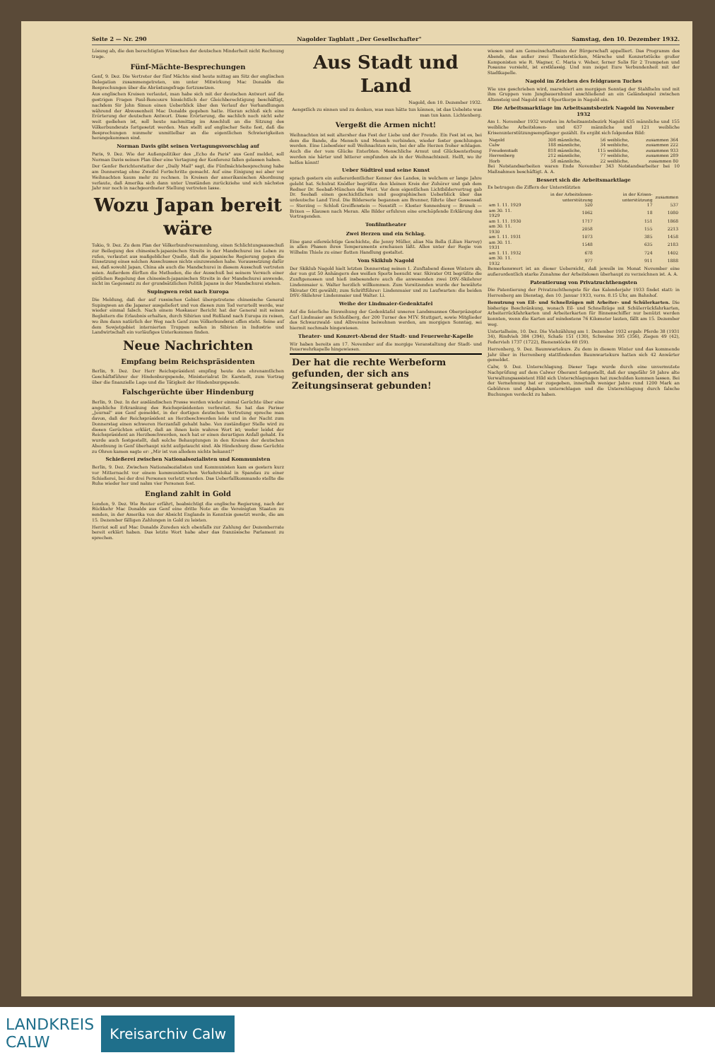Seite 2 — Nr. 290 Nagolder Tagblatt „Der Gesellschafter" Samstag, den 10. Dezember 1932.
Lösung ab, die den berechtigten Wünschen der deutschen Minderheit nicht Rechnung trage.
Fünf-Mächte-Besprechungen
Genf, 9. Dez. Die Vertreter der fünf Mächte sind heute mittag am Sitz der englischen Delegation zusammengetreten, um unter Mitwirkung Mac Donalds die Besprechungen über die Abrüstungsfrage fortzusetzen.
Aus englischen Kreisen verlautet, man habe sich mit der deutschen Antwort auf die gestrigen Fragen Paul-Boncours hinsichtlich der Gleichberechtigung beschäftigt, nachdem Sir John Simon einen Ueberblick über den Verlauf der Verhandlungen während der Abwesenheit Mac Donalds gegeben hatte. Hieran schloß sich eine Erörterung der deutschen Antwort. Diese Erörterung, die sachlich noch nicht sehr weit gediehen ist, soll heute nachmittag im Anschluß an die Sitzung des Völkerbundsrats fortgesetzt werden. Man stellt auf englischer Seite fest, daß die Besprechungen nunmehr unmittelbar an die eigentlichen Schwierigkeiten herangekommen sind.
Norman Davis gibt seinen Vertagungsvorschlag auf
Paris, 9. Dez. Wie der Außenpolitiker des „Echo de Paris" aus Genf meldet, soll Norman Davis seinen Plan über eine Vertagung der Konferenz fallen gelassen haben.
Der Genfer Berichterstatter der „Daily Mail" sagt, die Fünfmächtebesprechung habe am Donnerstag ohne Zweifel Fortschritte gemacht. Auf eine Einigung sei aber vor Weihnachten kaum mehr zu rechnen. In Kreisen der amerikanischen Abordnung verlaute, daß Amerika sich dann unter Umständen zurückziehe und sich nächstes Jahr nur noch in nachgeordneter Stellung vertreten lasse.
Wozu Japan bereit wäre
Tokio, 9. Dez. Zu dem Plan der Völkerbundversammlung, einen Schlichtungsausschuß zur Beilegung des chinesisch-japanischen Streits in der Mandschurei ins Leben zu rufen, verlautet aus maßgeblicher Quelle, daß die japanische Regierung gegen die Einsetzung eines solchen Ausschusses nichts einzuwenden habe. Voraussetzung dafür sei, daß sowohl Japan, China als auch die Mandschurei in diesem Ausschuß vertreten seien. Außerdem dürften die Methoden, die der Ausschuß bei seinem Versuch einer gütlichen Regelung des chinesisch-japanischen Streits in der Mandschurei anwende, nicht im Gegensatz zu der grundsätzlichen Politik Japans in der Mandschurei stehen.
Supingwen reist nach Europa
Die Meldung, daß der auf russisches Gebiet übergetretene chinesische General Supingwen an die Japaner ausgeliefert und von diesen zum Tod verurteilt werde, war wieder einmal falsch. Nach einem Moskauer Bericht hat der General mit seinen Begleitern die Erlaubnis erhalten, durch Sibirien und Rußland nach Europa zu reisen, wo ihm dann natürlich der Weg nach Genf zum Völkerbundsrat offen steht. Seine auf dem Sowjetgebiet internierten Truppen sollen in Sibirien in Industrie und Landwirtschaft ein vorläufiges Unterkommen finden.
Neue Nachrichten
Empfang beim Reichspräsidenten
Berlin, 9. Dez. Der Herr Reichspräsident empfing heute den ehrenamtlichen Geschäftsführer der Hindenburgspende, Ministerialrat Dr. Karstedt, zum Vortrag über die finanzielle Lage und die Tätigkeit der Hindenburgspende.
Falschgerüchte über Hindenburg
Berlin, 9. Dez. In der ausländischen Presse werden wieder einmal Gerüchte über eine angebliche Erkrankung des Reichspräsidenten verbreitet. So hat das Pariser „Journal" aus Genf gemeldet, in der dortigen deutschen Vertretung spreche man davon, daß der Reichspräsident an Herzbeschwerden leide und in der Nacht zum Donnerstag einen schweren Herzanfall gehabt habe. Von zuständiger Stelle wird zu diesen Gerüchten erklärt, daß an ihnen kein wahres Wort ist; weder leidet der Reichspräsident an Herzbeschwerden, noch hat er einen derartigen Anfall gehabt. Es wurde auch festgestellt, daß solche Behauptungen in den Kreisen der deutschen Abordnung in Genf überhaupt nicht aufgetaucht sind. Als Hindenburg diese Gerüchte zu Ohren kamen sagte er: „Mir ist von alledem nichts bekannt!"
Schießerei zwischen Nationalsozialisten und Kommunisten
Berlin, 9. Dez. Zwischen Nationalsozialisten und Kommunisten kam es gestern kurz vor Mitternacht vor einem kommunistischen Verkehrslokal in Spandau zu einer Schießerei, bei der drei Personen verletzt wurden. Das Ueberfallkommando stellte die Ruhe wieder her und nahm vier Personen fest.
England zahlt in Gold
London, 9. Dez. Wie Reuter erfährt, beabsichtigt die englische Regierung, nach der Rückkehr Mac Donalds aus Genf eine dritte Note an die Vereinigten Staaten zu senden, in der Amerika von der Absicht Englands in Kenntnis gesetzt werde, die am 15. Dezember fälligen Zahlungen in Gold zu leisten.
Herriot soll auf Mac Donalds Zureden sich ebenfalls zur Zahlung der Dezemberrate bereit erklärt haben. Das letzte Wort habe aber das französische Parlament zu sprechen.
Aus Stadt und Land
Nagold, den 10. Dezember 1932.
Aengstlich zu sinnen und zu denken, was man hätte tun können, ist das Uebelste was man tun kann. Lichtenberg.
Vergeßt die Armen nicht!
Weihnachten ist seit altersher das Fest der Liebe und der Freude. Ein Fest ist es, bei dem die Bande, die Mensch und Mensch verbinden, wieder fester geschlungen werden. Eine Liebesfeier soll Weihnachten sein, bei der alle Herzen froher schlagen. Auch die der vom Glücke Enterbten. Menschliche Armut und Glücksenterbung werden nie härter und bitterer empfunden als in der Weihnachtszeit. Helft, wo ihr helfen könnt!
Ueber Südtirol und seine Kunst
sprach gestern ein außerordentlicher Kenner des Landes, in welchem er lange Jahre gelebt hat. Schulrat Knödler begrüßte den kleinen Kreis der Zuhörer und gab dem Redner Dr. Seebaß-München das Wort. Vor dem eigentlichen Lichtbildervortrag gab Dr. Seebaß einen geschichtlichen und geographischen Ueberblick über das urdeutsche Land Tirol. Die Bilderserie begannen am Brenner, führte über Gossensaß — Sterzing — Schloß Greiffenstein — Neustift — Kloster Sonnenburg — Brunek — Brixen — Klausen nach Meran. Alle Bilder erfuhren eine erschöpfende Erklärung des Vortragenden.
Tonfilmtheater
Zwei Herzen und ein Schlag.
Eine ganz eifersüchtige Geschichte, die Jenny Müller, alias Nia Bella (Lilian Harvey) in allen Phasen ihres Temperaments erschauen läßt. Alles unter der Regie von Wilhelm Thiele zu einer flotten Handlung gestaltet.
Vom Skiklub Nagold
Der Skiklub Nagold hielt letzten Donnerstag seinen 1. Zunftabend dieses Winters ab, der von gut 50 Anhängern des weißen Sports besucht war. Skivater Ott begrüßte die Zunftgenossen und hieß insbesondere auch die anwesenden zwei DSV.-Skilehrer Lindenmaier u. Walter herzlich willkommen. Zum Vorsitzenden wurde der bewährte Skivater Ott gewählt; zum Schriftführer: Lindenmaier und zu Laufwarten: die beiden DSV.-Skilehrer Lindenmaier und Walter. Li.
Weihe der Lindmaier-Gedenktafel
Auf die feierliche Einweihung der Gedenktafel unseres Landsmannes Oberpräzeptor Carl Lindmaier am Schloßberg, der 200 Turner des MTV. Stuttgart, sowie Mitglieder des Schwarzwald- und Albvereins beiwohnen werden, am morgigen Sonntag, sei hiermit nochmals hingewiesen.
Theater- und Konzert-Abend der Stadt- und Feuerwehr-Kapelle
Wir haben bereits am 17. November auf die morgige Veranstaltung der Stadt- und Feuerwehrkapelle hingewiesen.
Der hat die rechte Werbeform gefunden, der sich ans Zeitungsinserat gebunden!
wiesen und am Gemeinschaftssinn der Bürgerschaft appelliert. Das Programm des Abends, das außer zwei Theaterstücken, Märsche und Konzertstücke großer Komponisten wie R. Wagner, C. Maria v. Weber, ferner Solis für 2 Trompeten und Posaune vorsieht, ist erstklassig. Und nun zeiget Eure Verbundenheit mit der Stadtkapelle.
Nagold im Zeichen des feldgrauen Tuches
Wie uns geschrieben wird, marschiert am morgigen Sonntag der Stahlhelm und mit ihm Gruppen vom Jungbauernbund anschließend an ein Geländespiel zwischen Altensteig und Nagold mit 4 Sportkorps in Nagold ein.
Die Arbeitsmarktlage im Arbeitsamtsbezirk Nagold im November 1932
Am 1. November 1932 wurden im Arbeitsamtsbezirk Nagold 635 männliche und 155 weibliche Arbeitslosen- und 637 männliche und 121 weibliche Krisenunterstützungsempfänger gezählt. Es ergibt sich folgendes Bild:
| Nagold | 308 männliche, | 56 weibliche, | zusammen 364 |
| Calw | 188 männliche, | 34 weibliche, | zusammen 222 |
| Freudenstadt | 818 männliche, | 115 weibliche, | zusammen 933 |
| Herrenberg | 212 männliche, | 77 weibliche, | zusammen 289 |
| Horb | 58 männliche, | 22 weibliche, | zusammen 80 |
Bei Notstandsarbeiten waren Ende November 343 Notstandsarbeiter bei 10 Maßnahmen beschäftigt. A. A.
Bessert sich die Arbeitsmarktlage
Es betrugen die Ziffern der Unterstützten
| | in der Arbeitslosen-unterstützung | in der Krisen-unterstützung | zusammen |
| --- | --- | --- | --- |
| am 1. 11. 1929 | 520 | 17 | 537 |
| am 30. 11. 1929 | 1062 | 18 | 1080 |
| am 1. 11. 1930 | 1717 | 151 | 1868 |
| am 30. 11. 1930 | 2058 | 155 | 2213 |
| am 1. 11. 1931 | 1073 | 385 | 1458 |
| am 30. 11. 1931 | 1548 | 635 | 2183 |
| am 1. 11. 1932 | 678 | 724 | 1402 |
| am 30. 11. 1932 | 977 | 911 | 1888 |
Bemerkenswert ist an dieser Uebersicht, daß jeweils im Monat November eine außerordentlich starke Zunahme der Arbeitslosen überhaupt zu verzeichnen ist. A. A.
Patentierung von Privatzuchthengsten
Die Patentierung der Privatzuchthengste für das Kalenderjahr 1933 findet statt: in Herrenberg am Dienstag, den 10. Januar 1933, vorm. 8.15 Uhr, am Bahnhof.
Benutzung von Eil- und Schnellzügen mit Arbeiter- und Schülerkarten. Die bisherige Beschränkung, wonach Eil- und Schnellzüge mit Schülerrückfahrkarten, Arbeiterrückfahrkarten und Arbeiterkarten für Binnenschiffer nur benützt werden konnten, wenn die Karten auf mindestens 76 Kilometer lauten, fällt am 15. Dezember weg.
Untertalheim, 10. Dez. Die Viehzählung am 1. Dezember 1932 ergab: Pferde 38 (1931 34), Rindvieh 384 (394), Schafe 151 (130), Schweine 305 (356), Ziegen 49 (42), Federvieh 1737 (1722), Bienenstöcke 60 (59).
Herrenberg, 9. Dez. Baumwartekurs. Zu dem in diesem Winter und das kommende Jahr über in Herrenberg stattfindenden Baumwartekurs hatten sich 42 Anwärter gemeldet.
Calw, 9. Dez. Unterschlagung. Dieser Tage wurde durch eine unvermutete Nachprüfung auf dem Calwer Oberamt festgestellt, daß der ungefähr 50 Jahre alte Verwaltungsassistent Hild sich Unterschlagungen hat zuschulden kommen lassen. Bei der Vernehmung hat er zugegeben, innerhalb weniger Jahre rund 1200 Mark an Gebühren und Abgaben unterschlagen und die Unterschlagung durch falsche Buchungen verdeckt zu haben.
LANDKREIS
CALW
Kreisarchiv Calw